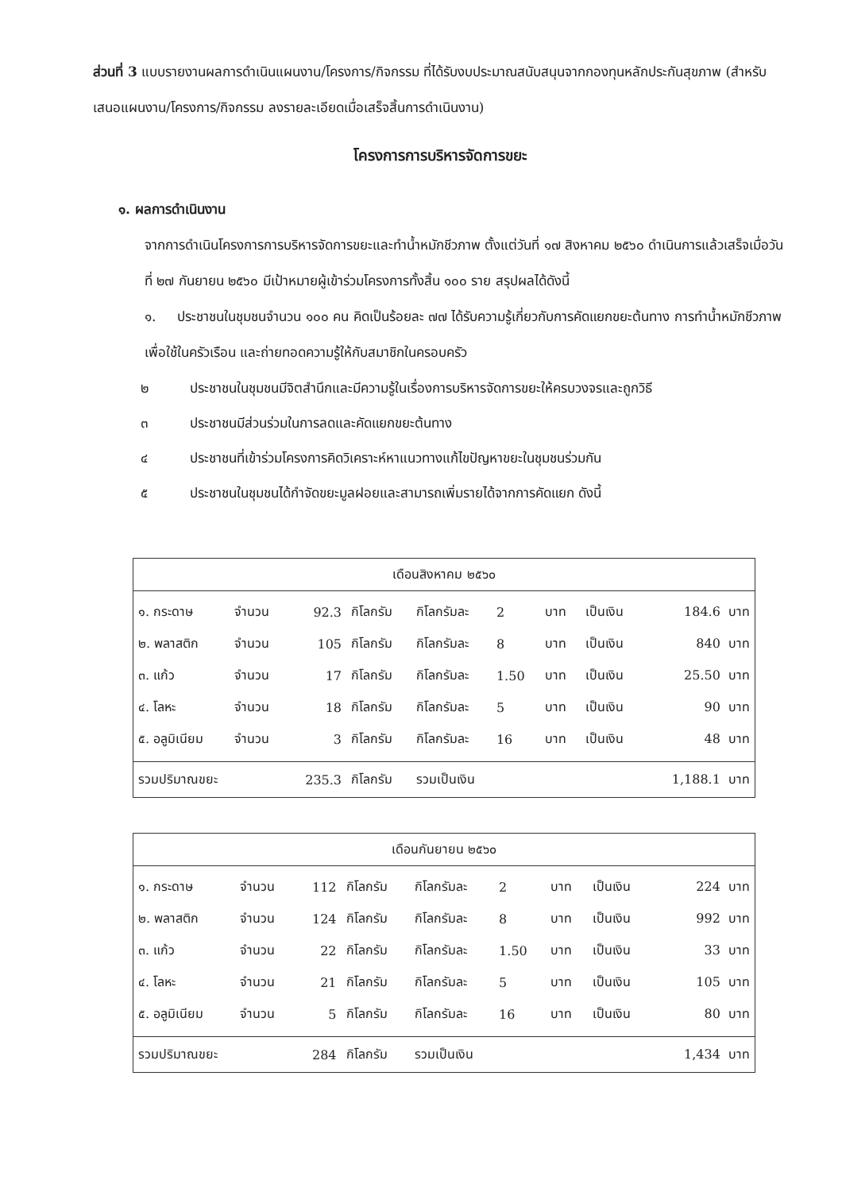ส่วนที่ 3 แบบรายงานผลการดำเนินแผนงาน/โครงการ/กิจกรรม ที่ได้รับงบประมาณสนับสนุนจากกองทุนหลักประกันสุขภาพ (สำหรับเสนอแผนงาน/โครงการ/กิจกรรม ลงรายละเอียดเมื่อเสร็จสิ้นการดำเนินงาน)
โครงการการบริหารจัดการขยะ
๑. ผลการดำเนินงาน
จากการดำเนินโครงการการบริหารจัดการขยะและทำน้ำหมักชีวภาพ ตั้งแต่วันที่ ๑๗ สิงหาคม ๒๕๖๐ ดำเนินการแล้วเสร็จเมื่อวันที่ ๒๗ กันยายน ๒๕๖๐ มีเป้าหมายผู้เข้าร่วมโครงการทั้งสิ้น ๑๐๐ ราย สรุปผลได้ดังนี้
๑. ประชาชนในชุมชนจำนวน ๑๐๐ คน คิดเป็นร้อยละ ๗๗ ได้รับความรู้เกี่ยวกับการคัดแยกขยะต้นทาง การทำน้ำหมักชีวภาพเพื่อใช้ในครัวเรือน และถ่ายทอดความรู้ให้กับสมาชิกในครอบครัว
๒ ประชาชนในชุมชนมีจิตสำนึกและมีความรู้ในเรื่องการบริหารจัดการขยะให้ครบวงจรและถูกวิธี
๓ ประชาชนมีส่วนร่วมในการลดและคัดแยกขยะต้นทาง
๔ ประชาชนที่เข้าร่วมโครงการคิดวิเคราะห์หาแนวทางแก้ไขปัญหาขยะในชุมชนร่วมกัน
๕ ประชาชนในชุมชนได้กำจัดขยะมูลฝอยและสามารถเพิ่มรายได้จากการคัดแยก ดังนี้
| เดือนสิงหาคม ๒๕๖๐ | | | | | | | | |
| --- | --- | --- | --- | --- | --- | --- | --- | --- |
| ๑. กระดาษ | จำนวน | 92.3 | กิโลกรัม | กิโลกรัมละ | 2 | บาท | เป็นเงิน | 184.6 บาท |
| ๒. พลาสติก | จำนวน | 105 | กิโลกรัม | กิโลกรัมละ | 8 | บาท | เป็นเงิน | 840 บาท |
| ๓. แก้ว | จำนวน | 17 | กิโลกรัม | กิโลกรัมละ | 1.50 | บาท | เป็นเงิน | 25.50 บาท |
| ๔. โลหะ | จำนวน | 18 | กิโลกรัม | กิโลกรัมละ | 5 | บาท | เป็นเงิน | 90 บาท |
| ๕. อลูมิเนียม | จำนวน | 3 | กิโลกรัม | กิโลกรัมละ | 16 | บาท | เป็นเงิน | 48 บาท |
| รวมปริมาณขยะ | | 235.3 | กิโลกรัม | รวมเป็นเงิน | | | | 1,188.1 บาท |
| เดือนกันยายน ๒๕๖๐ | | | | | | | | |
| --- | --- | --- | --- | --- | --- | --- | --- | --- |
| ๑. กระดาษ | จำนวน | 112 | กิโลกรัม | กิโลกรัมละ | 2 | บาท | เป็นเงิน | 224 บาท |
| ๒. พลาสติก | จำนวน | 124 | กิโลกรัม | กิโลกรัมละ | 8 | บาท | เป็นเงิน | 992 บาท |
| ๓. แก้ว | จำนวน | 22 | กิโลกรัม | กิโลกรัมละ | 1.50 | บาท | เป็นเงิน | 33 บาท |
| ๔. โลหะ | จำนวน | 21 | กิโลกรัม | กิโลกรัมละ | 5 | บาท | เป็นเงิน | 105 บาท |
| ๕. อลูมิเนียม | จำนวน | 5 | กิโลกรัม | กิโลกรัมละ | 16 | บาท | เป็นเงิน | 80 บาท |
| รวมปริมาณขยะ | | 284 | กิโลกรัม | รวมเป็นเงิน | | | | 1,434 บาท |